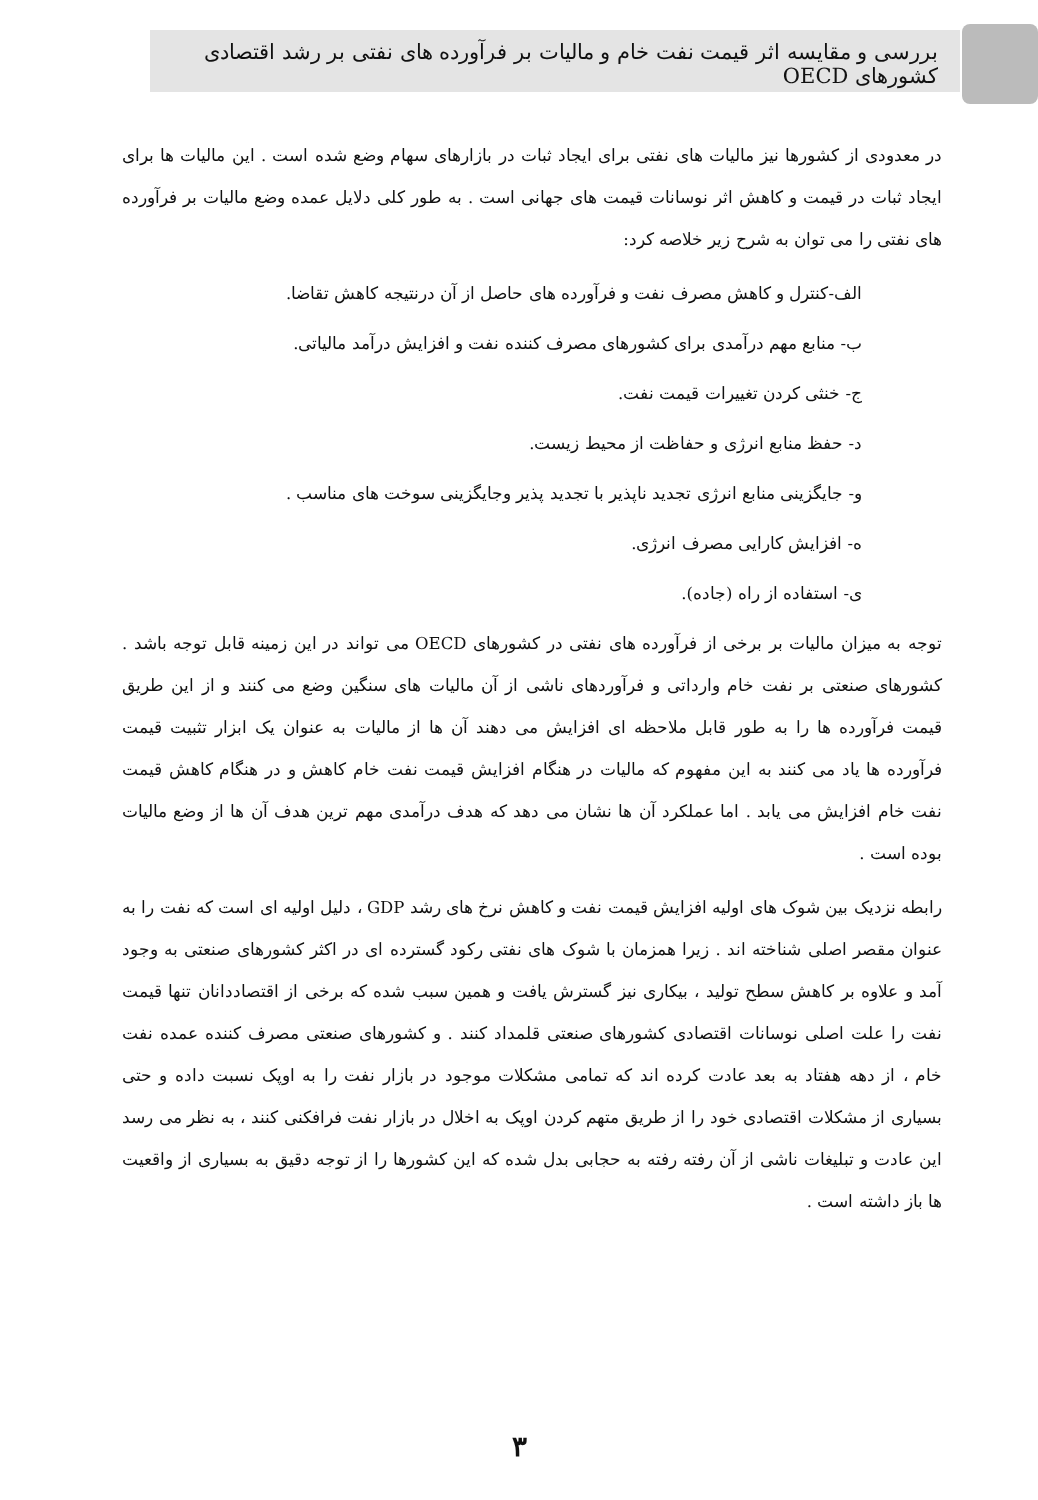بررسی و مقایسه اثر قیمت نفت خام و مالیات بر فرآورده های نفتی بر رشد اقتصادی کشورهای OECD
در معدودی از کشورها نیز مالیات های نفتی برای ایجاد ثبات در بازارهای سهام وضع شده است . این مالیات ها برای ایجاد ثبات در قیمت و کاهش اثر نوسانات قیمت های جهانی است . به طور کلی دلایل عمده وضع مالیات بر فرآورده های نفتی را می توان به شرح زیر خلاصه کرد:
الف-کنترل و کاهش مصرف نفت و فرآورده های حاصل از آن درنتیجه کاهش تقاضا.
ب- منابع مهم درآمدی برای کشورهای مصرف کننده نفت و افزایش درآمد مالیاتی.
ج- خنثی کردن تغییرات قیمت نفت.
د- حفظ منابع انرژی و حفاظت از محیط زیست.
و- جایگزینی منابع انرژی تجدید ناپذیر با تجدید پذیر وجایگزینی سوخت های مناسب .
ه- افزایش کارایی مصرف انرژی.
ی- استفاده از راه (جاده).
توجه به میزان مالیات بر برخی از فرآورده های نفتی در کشورهای OECD می تواند در این زمینه قابل توجه باشد . کشورهای صنعتی بر نفت خام وارداتی و فرآوردهای ناشی از آن مالیات های سنگین وضع می کنند و از این طریق قیمت فرآورده ها را به طور قابل ملاحظه ای افزایش می دهند آن ها از مالیات به عنوان یک ابزار تثبیت قیمت فرآورده ها یاد می کنند به این مفهوم که مالیات در هنگام افزایش قیمت نفت خام کاهش و در هنگام کاهش قیمت نفت خام افزایش می یابد . اما عملکرد آن ها نشان می دهد که هدف درآمدی مهم ترین هدف آن ها از وضع مالیات بوده است .
رابطه نزدیک بین شوک های اولیه افزایش قیمت نفت و کاهش نرخ های رشد GDP ، دلیل اولیه ای است که نفت را به عنوان مقصر اصلی شناخته اند . زیرا همزمان با شوک های نفتی رکود گسترده ای در اکثر کشورهای صنعتی به وجود آمد و علاوه بر کاهش سطح تولید ، بیکاری نیز گسترش یافت و همین سبب شده که برخی از اقتصاددانان تنها قیمت نفت را علت اصلی نوسانات اقتصادی کشورهای صنعتی قلمداد کنند . و کشورهای صنعتی مصرف کننده عمده نفت خام ، از دهه هفتاد به بعد عادت کرده اند که تمامی مشکلات موجود در بازار نفت را به اوپک نسبت داده و حتی بسیاری از مشکلات اقتصادی خود را از طریق متهم کردن اوپک به اخلال در بازار نفت فرافکنی کنند ، به نظر می رسد این عادت و تبلیغات ناشی از آن رفته رفته به حجابی بدل شده که این کشورها را از توجه دقیق به بسیاری از واقعیت ها باز داشته است .
۳